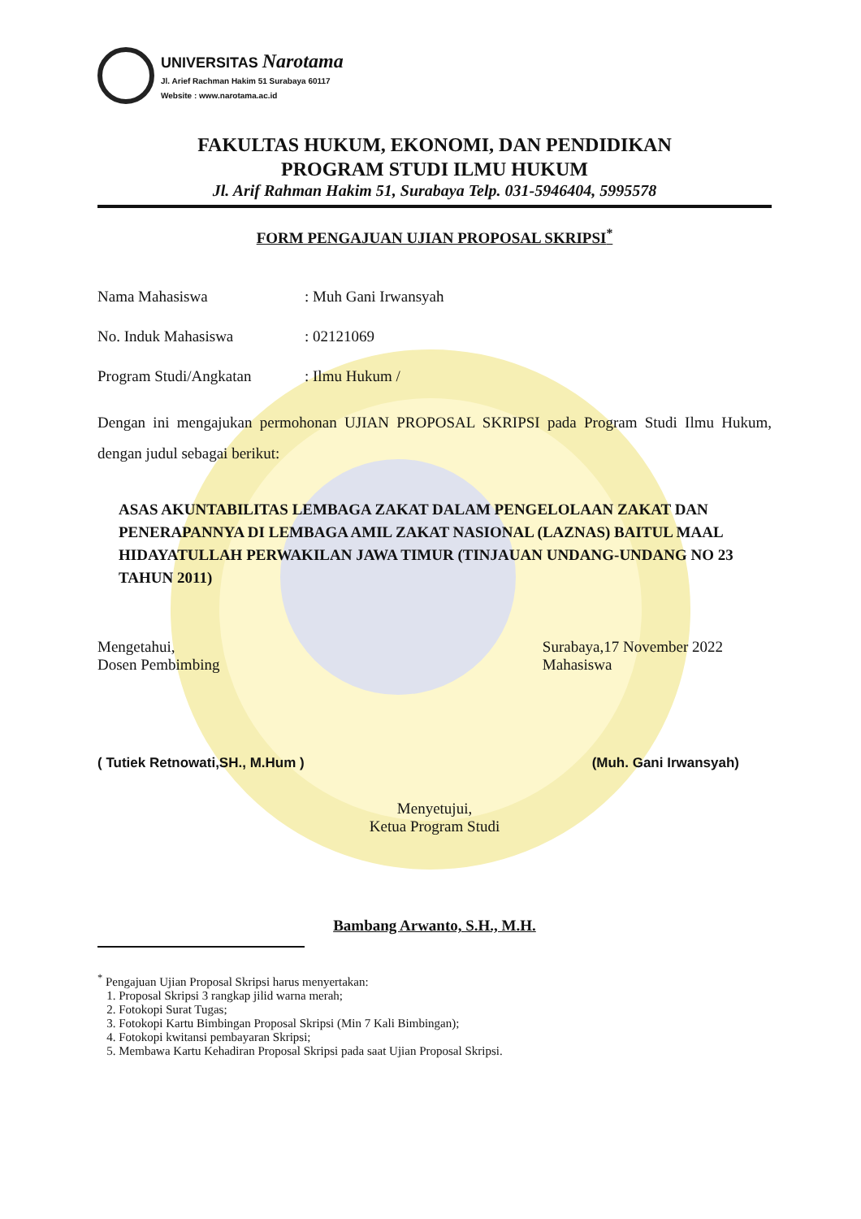UNIVERSITAS Narotama
Jl. Arief Rachman Hakim 51 Surabaya 60117
Website : www.narotama.ac.id
FAKULTAS HUKUM, EKONOMI, DAN PENDIDIKAN
PROGRAM STUDI ILMU HUKUM
Jl. Arif Rahman Hakim 51, Surabaya Telp. 031-5946404, 5995578
FORM PENGAJUAN UJIAN PROPOSAL SKRIPSI<sup>*</sup>
Nama Mahasiswa: Muh Gani Irwansyah
No. Induk Mahasiswa: 02121069
Program Studi/Angkatan: Ilmu Hukum /
Dengan ini mengajukan permohonan UJIAN PROPOSAL SKRIPSI pada Program Studi Ilmu Hukum, dengan judul sebagai berikut:
ASAS AKUNTABILITAS LEMBAGA ZAKAT DALAM PENGELOLAAN ZAKAT DAN PENERAPANNYA DI LEMBAGA AMIL ZAKAT NASIONAL (LAZNAS) BAITUL MAAL HIDAYATULLAH PERWAKILAN JAWA TIMUR (TINJAUAN UNDANG-UNDANG NO 23 TAHUN 2011)
Mengetahui,
Dosen Pembimbing
Surabaya,17 November 2022
Mahasiswa
( Tutiek Retnowati,SH., M.Hum )
(Muh. Gani Irwansyah)
Menyetujui,
Ketua Program Studi
Bambang Arwanto, S.H., M.H.
<sup>*</sup> Pengajuan Ujian Proposal Skripsi harus menyertakan:
1. Proposal Skripsi 3 rangkap jilid warna merah;
2. Fotokopi Surat Tugas;
3. Fotokopi Kartu Bimbingan Proposal Skripsi (Min 7 Kali Bimbingan);
4. Fotokopi kwitansi pembayaran Skripsi;
5. Membawa Kartu Kehadiran Proposal Skripsi pada saat Ujian Proposal Skripsi.